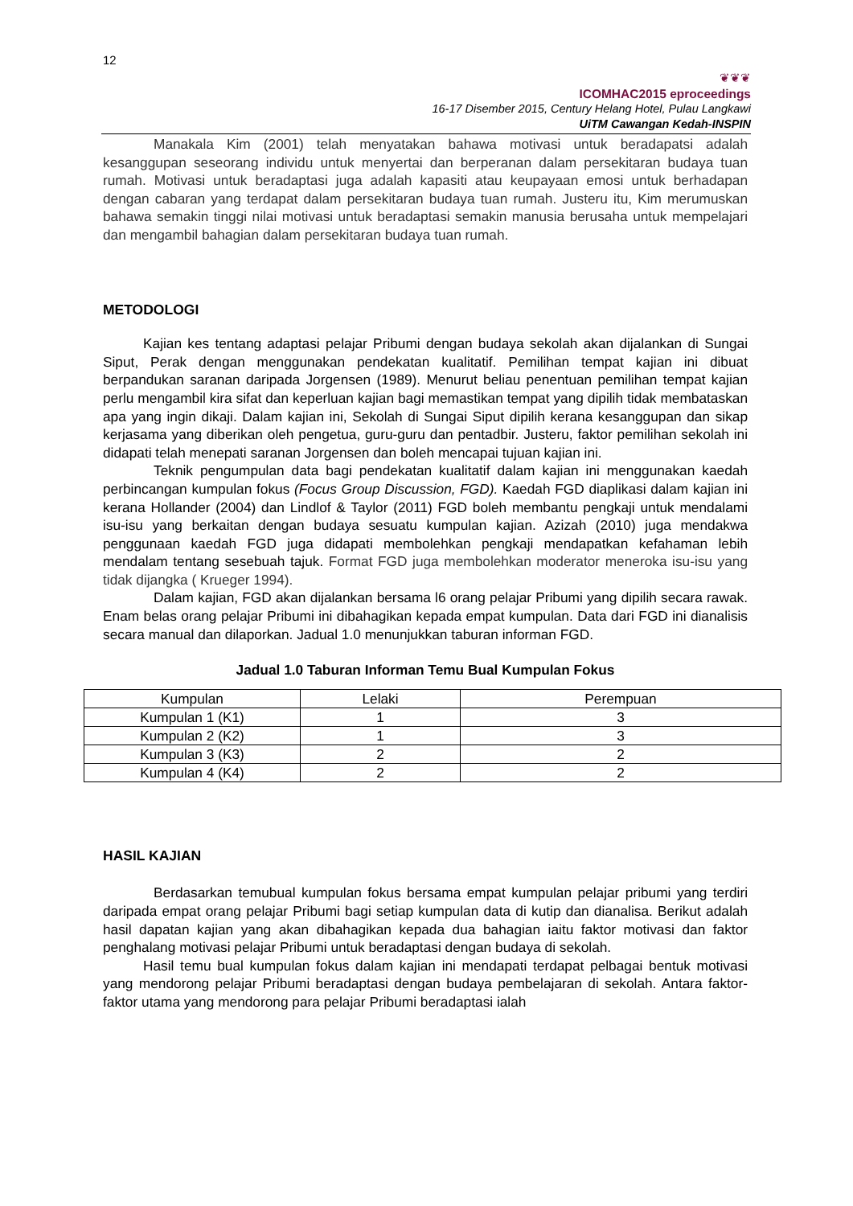12
❦❦❦
ICOMHAC2015 eproceedings
16-17 Disember 2015, Century Helang Hotel, Pulau Langkawi
UiTM Cawangan Kedah-INSPIN
Manakala Kim (2001) telah menyatakan bahawa motivasi untuk beradapatsi adalah kesanggupan seseorang individu untuk menyertai dan berperanan dalam persekitaran budaya tuan rumah. Motivasi untuk beradaptasi juga adalah kapasiti atau keupayaan emosi untuk berhadapan dengan cabaran yang terdapat dalam persekitaran budaya tuan rumah. Justeru itu, Kim merumuskan bahawa semakin tinggi nilai motivasi untuk beradaptasi semakin manusia berusaha untuk mempelajari dan mengambil bahagian dalam persekitaran budaya tuan rumah.
METODOLOGI
Kajian kes tentang adaptasi pelajar Pribumi dengan budaya sekolah akan dijalankan di Sungai Siput, Perak dengan menggunakan pendekatan kualitatif. Pemilihan tempat kajian ini dibuat berpandukan saranan daripada Jorgensen (1989). Menurut beliau penentuan pemilihan tempat kajian perlu mengambil kira sifat dan keperluan kajian bagi memastikan tempat yang dipilih tidak membataskan apa yang ingin dikaji. Dalam kajian ini, Sekolah di Sungai Siput dipilih kerana kesanggupan dan sikap kerjasama yang diberikan oleh pengetua, guru-guru dan pentadbir. Justeru, faktor pemilihan sekolah ini didapati telah menepati saranan Jorgensen dan boleh mencapai tujuan kajian ini.
Teknik pengumpulan data bagi pendekatan kualitatif dalam kajian ini menggunakan kaedah perbincangan kumpulan fokus (Focus Group Discussion, FGD). Kaedah FGD diaplikasi dalam kajian ini kerana Hollander (2004) dan Lindlof & Taylor (2011) FGD boleh membantu pengkaji untuk mendalami isu-isu yang berkaitan dengan budaya sesuatu kumpulan kajian. Azizah (2010) juga mendakwa penggunaan kaedah FGD juga didapati membolehkan pengkaji mendapatkan kefahaman lebih mendalam tentang sesebuah tajuk. Format FGD juga membolehkan moderator meneroka isu-isu yang tidak dijangka ( Krueger 1994).
Dalam kajian, FGD akan dijalankan bersama l6 orang pelajar Pribumi yang dipilih secara rawak. Enam belas orang pelajar Pribumi ini dibahagikan kepada empat kumpulan. Data dari FGD ini dianalisis secara manual dan dilaporkan. Jadual 1.0 menunjukkan taburan informan FGD.
Jadual 1.0 Taburan Informan Temu Bual Kumpulan Fokus
| Kumpulan | Lelaki | Perempuan |
| --- | --- | --- |
| Kumpulan 1 (K1) | 1 | 3 |
| Kumpulan 2 (K2) | 1 | 3 |
| Kumpulan 3 (K3) | 2 | 2 |
| Kumpulan 4 (K4) | 2 | 2 |
HASIL KAJIAN
Berdasarkan temubual kumpulan fokus bersama empat kumpulan pelajar pribumi yang terdiri daripada empat orang pelajar Pribumi bagi setiap kumpulan data di kutip dan dianalisa. Berikut adalah hasil dapatan kajian yang akan dibahagikan kepada dua bahagian iaitu faktor motivasi dan faktor penghalang motivasi pelajar Pribumi untuk beradaptasi dengan budaya di sekolah.
Hasil temu bual kumpulan fokus dalam kajian ini mendapati terdapat pelbagai bentuk motivasi yang mendorong pelajar Pribumi beradaptasi dengan budaya pembelajaran di sekolah. Antara faktor-faktor utama yang mendorong para pelajar Pribumi beradaptasi ialah